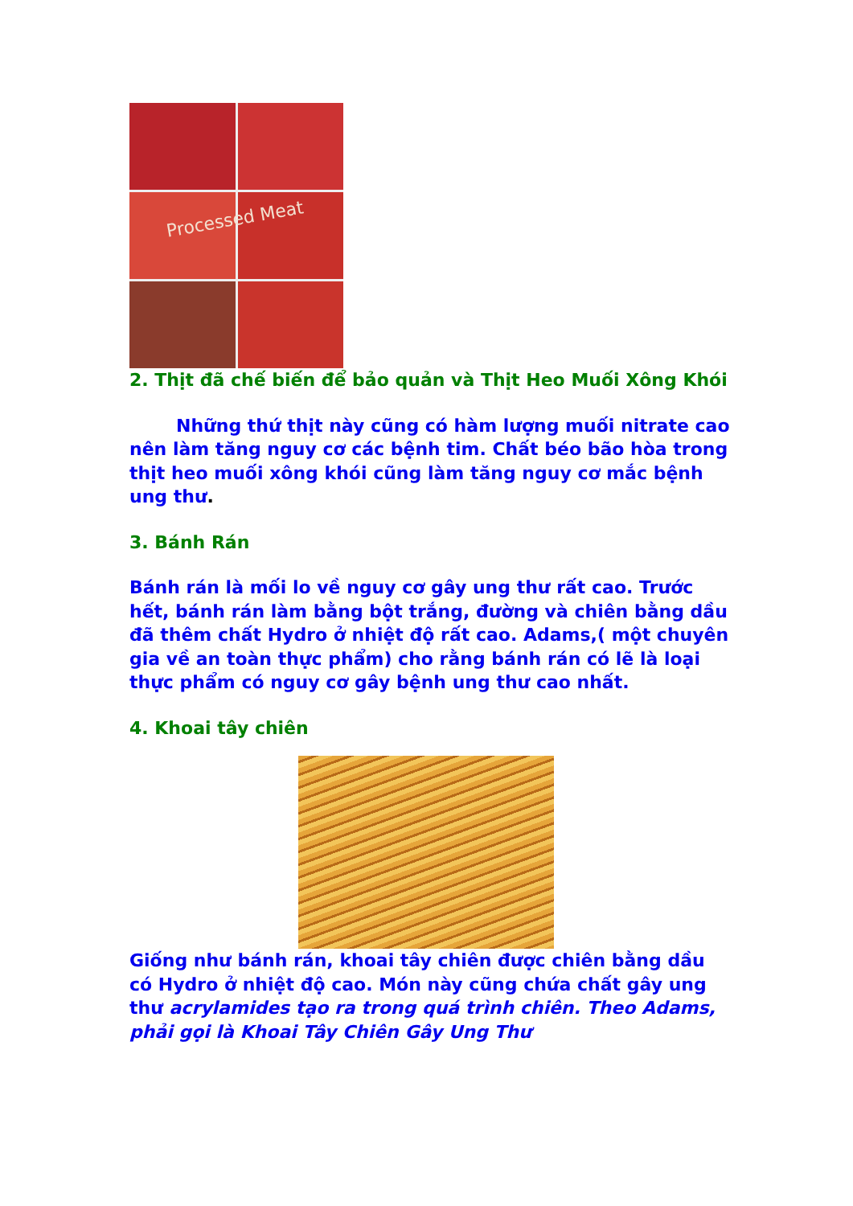Processed Meat
2. Thịt đã chế biến để bảo quản và Thịt Heo Muối Xông Khói
Những thứ thịt này cũng có hàm lượng muối nitrate cao nên làm tăng nguy cơ các bệnh tim. Chất béo bão hòa trong thịt heo muối xông khói cũng làm tăng nguy cơ mắc bệnh ung thư.
3. Bánh Rán
Bánh rán là mối lo về nguy cơ gây ung thư rất cao. Trước hết, bánh rán làm bằng bột trắng, đường và chiên bằng dầu đã thêm chất Hydro ở nhiệt độ rất cao. Adams,( một chuyên gia về an toàn thực phẩm) cho rằng bánh rán có lẽ là loại thực phẩm có nguy cơ gây bệnh ung thư cao nhất.
4. Khoai tây chiên
Giống như bánh rán, khoai tây chiên được chiên bằng dầu có Hydro ở nhiệt độ cao. Món này cũng chứa chất gây ung thư acrylamides tạo ra trong quá trình chiên. Theo Adams, phải gọi là Khoai Tây Chiên Gây Ung Thư